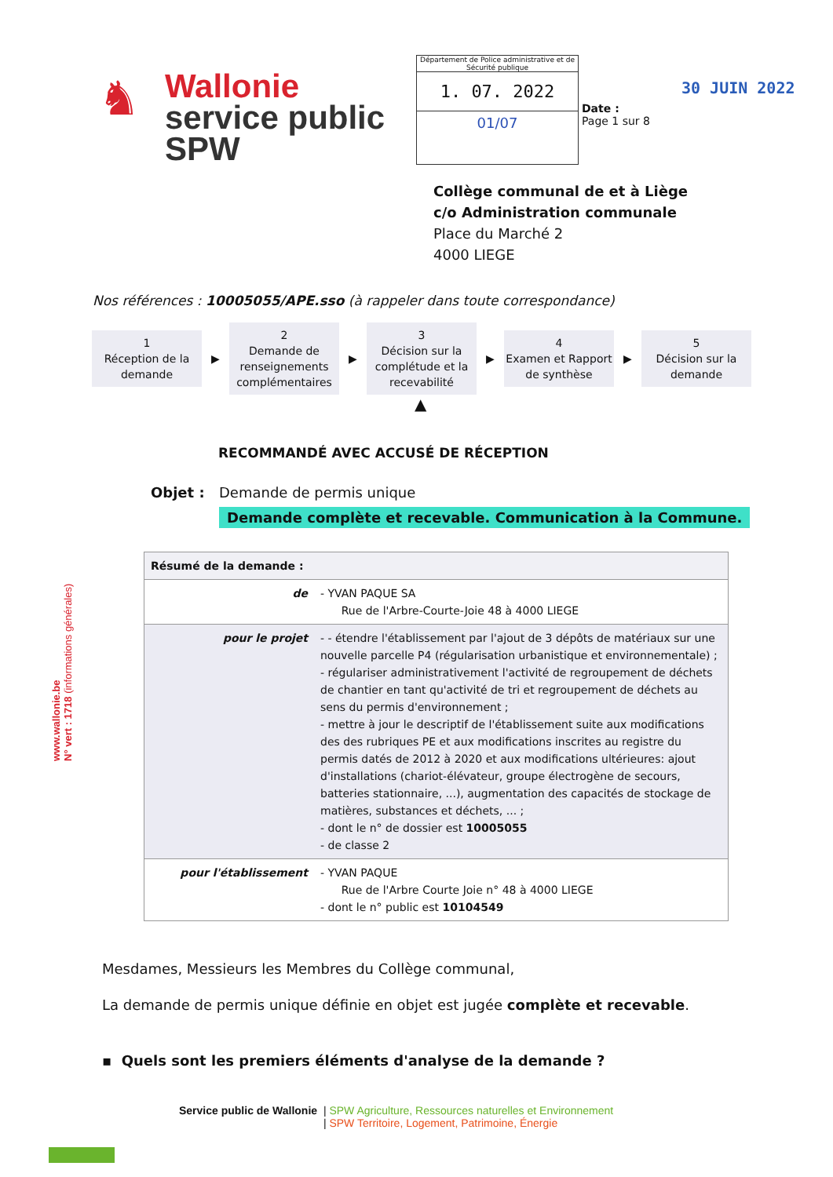♞
Wallonie
service public
SPW
Département de Police administrative et de Sécurité publique
1. 07. 2022
01/07
Date :
Page 1 sur 8
30 JUIN 2022
Collège communal de et à Liège
c/o Administration communale
Place du Marché 2
4000 LIEGE
Nos références : 10005055/APE.sso (à rappeler dans toute correspondance)
1
Réception de la demande
▶
2
Demande de renseignements complémentaires
▶
3
Décision sur la complétude et la recevabilité
▶
4
Examen et Rapport de synthèse
▶
5
Décision sur la demande
▲
RECOMMANDÉ AVEC ACCUSÉ DE RÉCEPTION
Objet : Demande de permis unique
Demande complète et recevable. Communication à la Commune.
| Résumé de la demande : | |
| --- | --- |
| de | - YVAN PAQUE SA Rue de l'Arbre-Courte-Joie 48 à 4000 LIEGE |
| pour le projet | - - étendre l'établissement par l'ajout de 3 dépôts de matériaux sur une nouvelle parcelle P4 (régularisation urbanistique et environnementale) ; - régulariser administrativement l'activité de regroupement de déchets de chantier en tant qu'activité de tri et regroupement de déchets au sens du permis d'environnement ; - mettre à jour le descriptif de l'établissement suite aux modifications des des rubriques PE et aux modifications inscrites au registre du permis datés de 2012 à 2020 et aux modifications ultérieures: ajout d'installations (chariot-élévateur, groupe électrogène de secours, batteries stationnaire, ...), augmentation des capacités de stockage de matières, substances et déchets, ... ; - dont le n° de dossier est 10005055 - de classe 2 |
| pour l'établissement | - YVAN PAQUE Rue de l'Arbre Courte Joie n° 48 à 4000 LIEGE - dont le n° public est 10104549 |
Mesdames, Messieurs les Membres du Collège communal,
La demande de permis unique définie en objet est jugée complète et recevable.
▪ Quels sont les premiers éléments d'analyse de la demande ?
Service public de Wallonie | SPW Agriculture, Ressources naturelles et Environnement
| SPW Territoire, Logement, Patrimoine, Énergie
www.wallonie.be
N° vert : 1718 (informations générales)